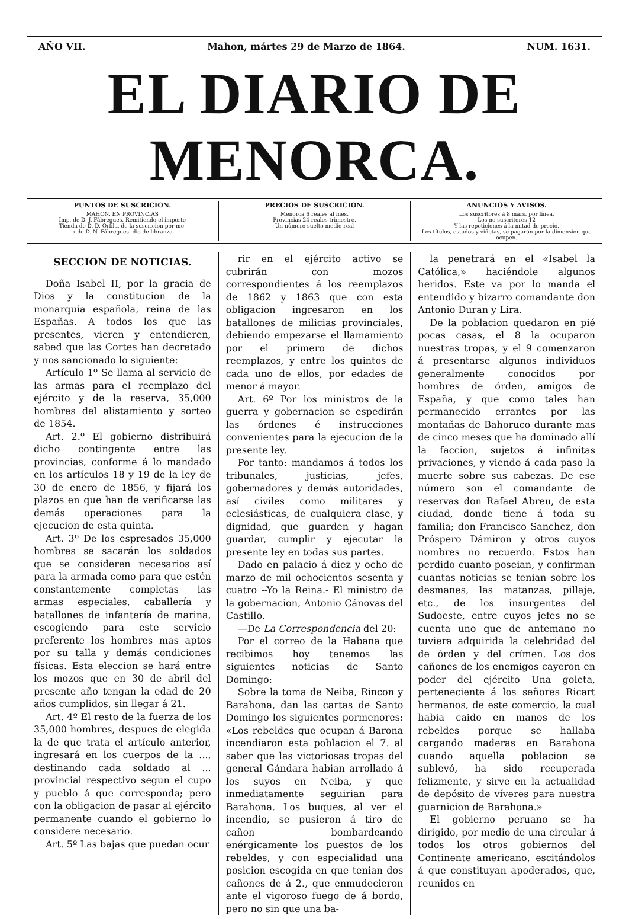AÑO VII. Mahon, mártes 29 de Marzo de 1864. NUM. 1631.
EL DIARIO DE MENORCA.
PUNTOS DE SUSCRICION.
MAHON. EN PROVINCIAS
Imp. de D. J. Fábregues. Remitiendo el importe
Tienda de D. D. Orfila. de la suscricion por me-
» de D. N. Fábregues. dio de libranza
PRECIOS DE SUSCRICION.
Menorca 6 reales al mes.
Provincias 24 reales trimestre.
Un número suelto medio real
ANUNCIOS Y AVISOS.
Los suscritores á 8 mars. por línea.
Los no suscritores 12
Y las repeticiones á la mitad de precio.
Los títulos, estados y viñetas, se pagarán por la dimension que ocupen.
SECCION DE NOTICIAS.
Doña Isabel II, por la gracia de Dios y la constitucion de la monarquía española, reina de las Españas. A todos los que las presentes, vieren y entendieren, sabed que las Cortes han decretado y nos sancionado lo siguiente:
Artículo 1º Se llama al servicio de las armas para el reemplazo del ejército y de la reserva, 35,000 hombres del alistamiento y sorteo de 1854.
Art. 2.º El gobierno distribuirá dicho contingente entre las provincias, conforme á lo mandado en los artículos 18 y 19 de la ley de 30 de enero de 1856, y fijará los plazos en que han de verificarse las demás operaciones para la ejecucion de esta quinta.
Art. 3º De los espresados 35,000 hombres se sacarán los soldados que se consideren necesarios así para la armada como para que estén constantemente completas las armas especiales, caballería y batallones de infantería de marina, escogiendo para este servicio preferente los hombres mas aptos por su talla y demás condiciones físicas. Esta eleccion se hará entre los mozos que en 30 de abril del presente año tengan la edad de 20 años cumplidos, sin llegar á 21.
Art. 4º El resto de la fuerza de los 35,000 hombres, despues de elegida la de que trata el artículo anterior, ingresará en los cuerpos de la ..., destinando cada soldado al ... provincial respectivo segun el cupo y pueblo á que corresponda; pero con la obligacion de pasar al ejército permanente cuando el gobierno lo considere necesario.
Art. 5º Las bajas que puedan ocur
rir en el ejército activo se cubrirán con mozos correspondientes á los reemplazos de 1862 y 1863 que con esta obligacion ingresaron en los batallones de milicias provinciales, debiendo empezarse el llamamiento por el primero de dichos reemplazos, y entre los quintos de cada uno de ellos, por edades de menor á mayor.
Art. 6º Por los ministros de la guerra y gobernacion se espedirán las órdenes é instrucciones convenientes para la ejecucion de la presente ley.
Por tanto: mandamos á todos los tribunales, justicias, jefes, gobernadores y demás autoridades, así civiles como militares y eclesiásticas, de cualquiera clase, y dignidad, que guarden y hagan guardar, cumplir y ejecutar la presente ley en todas sus partes.
Dado en palacio á diez y ocho de marzo de mil ochocientos sesenta y cuatro --Yo la Reina.- El ministro de la gobernacion, Antonio Cánovas del Castillo.
—De La Correspondencia del 20:
Por el correo de la Habana que recibimos hoy tenemos las siguientes noticias de Santo Domingo:
Sobre la toma de Neiba, Rincon y Barahona, dan las cartas de Santo Domingo los siguientes pormenores: «Los rebeldes que ocupan á Barona incendiaron esta poblacion el 7. al saber que las victoriosas tropas del general Gándara habian arrollado á los suyos en Neiba, y que inmediatamente seguirian para Barahona. Los buques, al ver el incendio, se pusieron á tiro de cañon bombardeando enérgicamente los puestos de los rebeldes, y con especialidad una posicion escogida en que tenian dos cañones de á 2., que enmudecieron ante el vigoroso fuego de á bordo, pero no sin que una ba-
la penetrará en el «Isabel la Católica,» haciéndole algunos heridos. Este va por lo manda el entendido y bizarro comandante don Antonio Duran y Lira.
De la poblacion quedaron en pié pocas casas, el 8 la ocuparon nuestras tropas, y el 9 comenzaron á presentarse algunos individuos generalmente conocidos por hombres de órden, amigos de España, y que como tales han permanecido errantes por las montañas de Bahoruco durante mas de cinco meses que ha dominado allí la faccion, sujetos á infinitas privaciones, y viendo á cada paso la muerte sobre sus cabezas. De ese número son el comandante de reservas don Rafael Abreu, de esta ciudad, donde tiene á toda su familia; don Francisco Sanchez, don Próspero Dámiron y otros cuyos nombres no recuerdo. Estos han perdido cuanto poseian, y confirman cuantas noticias se tenian sobre los desmanes, las matanzas, pillaje, etc., de los insurgentes del Sudoeste, entre cuyos jefes no se cuenta uno que de antemano no tuviera adquirida la celebridad del de órden y del crímen. Los dos cañones de los enemigos cayeron en poder del ejército Una goleta, perteneciente á los señores Ricart hermanos, de este comercio, la cual habia caido en manos de los rebeldes porque se hallaba cargando maderas en Barahona cuando aquella poblacion se sublevó, ha sido recuperada felizmente, y sirve en la actualidad de depósito de víveres para nuestra guarnicion de Barahona.»
El gobierno peruano se ha dirigido, por medio de una circular á todos los otros gobiernos del Continente americano, escitándolos á que constituyan apoderados, que, reunidos en